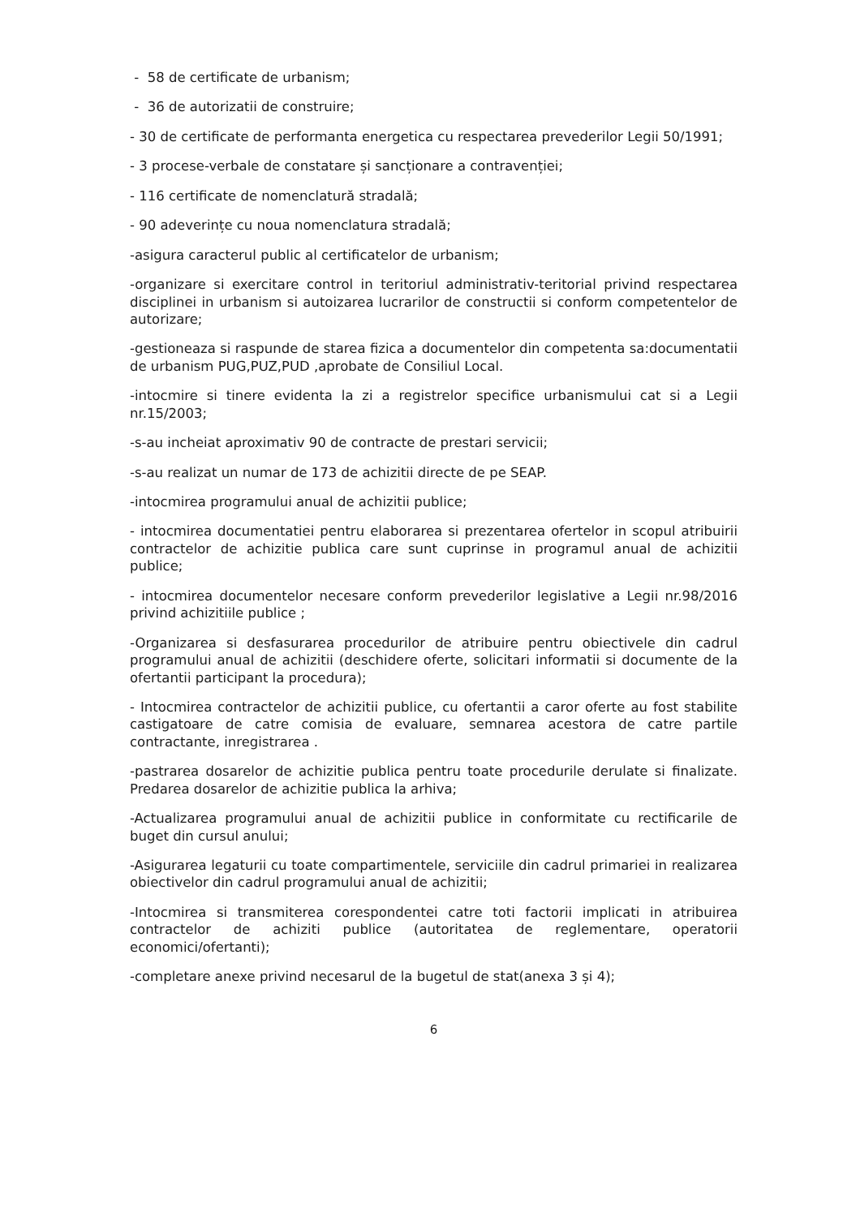- 58 de certificate de urbanism;
- 36 de autorizatii de construire;
- 30 de certificate de performanta energetica cu respectarea prevederilor Legii 50/1991;
- 3 procese-verbale de constatare și sancționare a contravenției;
- 116 certificate de nomenclatură stradală;
- 90 adeverințe cu noua nomenclatura stradală;
-asigura caracterul public al certificatelor de urbanism;
-organizare si exercitare control in teritoriul administrativ-teritorial privind respectarea disciplinei in urbanism si autoizarea lucrarilor de constructii si conform competentelor de autorizare;
-gestioneaza si raspunde de starea fizica a documentelor din competenta sa:documentatii de urbanism PUG,PUZ,PUD ,aprobate de Consiliul Local.
-intocmire si tinere evidenta la zi a registrelor specifice urbanismului cat si a Legii nr.15/2003;
-s-au incheiat aproximativ 90 de contracte de prestari servicii;
-s-au realizat un numar de 173 de achizitii directe de pe SEAP.
-intocmirea programului anual de achizitii publice;
- intocmirea documentatiei pentru elaborarea si prezentarea ofertelor in scopul atribuirii contractelor de achizitie publica care sunt cuprinse in programul anual de achizitii publice;
- intocmirea documentelor necesare conform prevederilor legislative a Legii nr.98/2016 privind achizitiile publice ;
-Organizarea si desfasurarea procedurilor de atribuire pentru obiectivele din cadrul programului anual de achizitii (deschidere oferte, solicitari informatii si documente de la ofertantii participant la procedura);
- Intocmirea contractelor de achizitii publice, cu ofertantii a caror oferte au fost stabilite castigatoare de catre comisia de evaluare, semnarea acestora de catre partile contractante, inregistrarea .
-pastrarea dosarelor de achizitie publica pentru toate procedurile derulate si finalizate. Predarea dosarelor de achizitie publica la arhiva;
-Actualizarea programului anual de achizitii publice in conformitate cu rectificarile de buget din cursul anului;
-Asigurarea legaturii cu toate compartimentele, serviciile din cadrul primariei in realizarea obiectivelor din cadrul programului anual de achizitii;
-Intocmirea si transmiterea corespondentei catre toti factorii implicati in atribuirea contractelor de achiziti publice (autoritatea de reglementare, operatorii economici/ofertanti);
-completare anexe privind necesarul de la bugetul de stat(anexa 3 și 4);
6